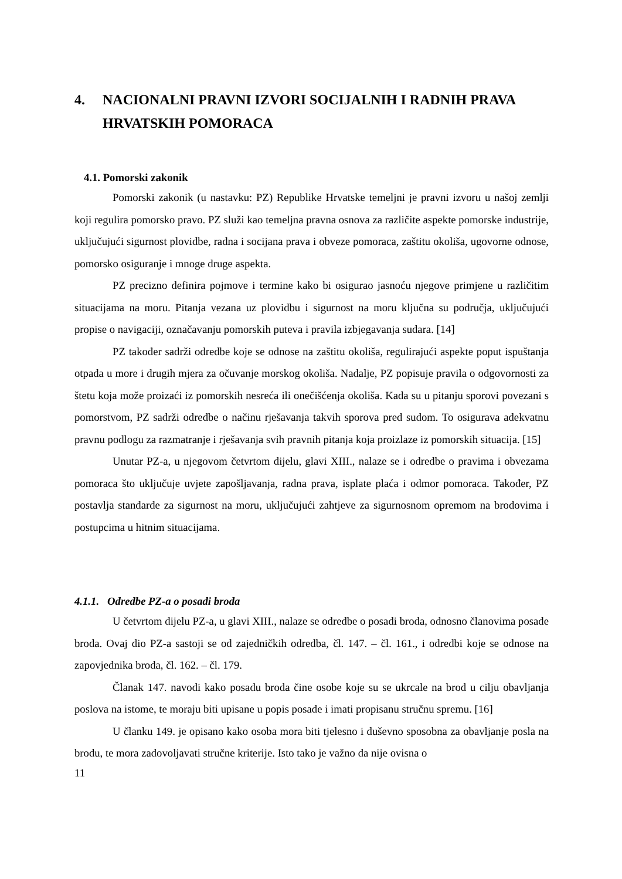4. NACIONALNI PRAVNI IZVORI SOCIJALNIH I RADNIH PRAVA HRVATSKIH POMORACA
4.1. Pomorski zakonik
Pomorski zakonik (u nastavku: PZ) Republike Hrvatske temeljni je pravni izvoru u našoj zemlji koji regulira pomorsko pravo. PZ služi kao temeljna pravna osnova za različite aspekte pomorske industrije, uključujući sigurnost plovidbe, radna i socijana prava i obveze pomoraca, zaštitu okoliša, ugovorne odnose, pomorsko osiguranje i mnoge druge aspekta.
PZ precizno definira pojmove i termine kako bi osigurao jasnoću njegove primjene u različitim situacijama na moru. Pitanja vezana uz plovidbu i sigurnost na moru ključna su područja, uključujući propise o navigaciji, označavanju pomorskih puteva i pravila izbjegavanja sudara. [14]
PZ također sadrži odredbe koje se odnose na zaštitu okoliša, regulirajući aspekte poput ispuštanja otpada u more i drugih mjera za očuvanje morskog okoliša. Nadalje, PZ popisuje pravila o odgovornosti za štetu koja može proizaći iz pomorskih nesreća ili onečišćenja okoliša. Kada su u pitanju sporovi povezani s pomorstvom, PZ sadrži odredbe o načinu rješavanja takvih sporova pred sudom. To osigurava adekvatnu pravnu podlogu za razmatranje i rješavanja svih pravnih pitanja koja proizlaze iz pomorskih situacija. [15]
Unutar PZ-a, u njegovom četvrtom dijelu, glavi XIII., nalaze se i odredbe o pravima i obvezama pomoraca što uključuje uvjete zapošljavanja, radna prava, isplate plaća i odmor pomoraca. Također, PZ postavlja standarde za sigurnost na moru, uključujući zahtjeve za sigurnosnom opremom na brodovima i postupcima u hitnim situacijama.
4.1.1. Odredbe PZ-a o posadi broda
U četvrtom dijelu PZ-a, u glavi XIII., nalaze se odredbe o posadi broda, odnosno članovima posade broda. Ovaj dio PZ-a sastoji se od zajedničkih odredba, čl. 147. – čl. 161., i odredbi koje se odnose na zapovjednika broda, čl. 162. – čl. 179.
Članak 147. navodi kako posadu broda čine osobe koje su se ukrcale na brod u cilju obavljanja poslova na istome, te moraju biti upisane u popis posade i imati propisanu stručnu spremu. [16]
U članku 149. je opisano kako osoba mora biti tjelesno i duševno sposobna za obavljanje posla na brodu, te mora zadovoljavati stručne kriterije. Isto tako je važno da nije ovisna o
11